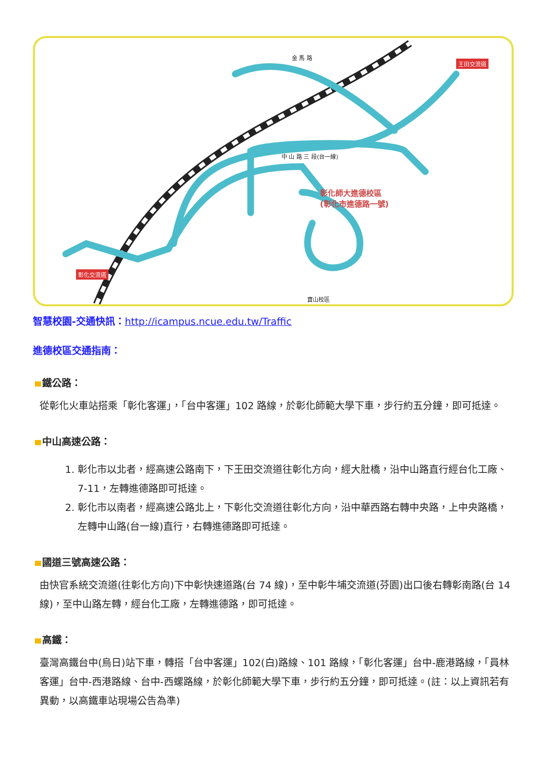彰化師大進德校區
(彰化市進德路一號)
王田交流道
彰化交流道
金 馬 路
中 山 路 三 段(台一線)
寶山校區
智慧校園-交通快訊：http://icampus.ncue.edu.tw/Traffic
進德校區交通指南：
鐵公路：
從彰化火車站搭乘「彰化客運」，「台中客運」102 路線，於彰化師範大學下車，步行約五分鐘，即可抵達。
中山高速公路：
1. 彰化市以北者，經高速公路南下，下王田交流道往彰化方向，經大肚橋，沿中山路直行經台化工廠、7-11，左轉進德路即可抵達。
2. 彰化市以南者，經高速公路北上，下彰化交流道往彰化方向，沿中華西路右轉中央路，上中央路橋，左轉中山路(台一線)直行，右轉進德路即可抵達。
國道三號高速公路：
由快官系統交流道(往彰化方向)下中彰快速道路(台 74 線)，至中彰牛埔交流道(芬園)出口後右轉彰南路(台 14 線)，至中山路左轉，經台化工廠，左轉進德路，即可抵達。
高鐵：
臺灣高鐵台中(烏日)站下車，轉搭「台中客運」102(白)路線、101 路線，「彰化客運」台中-鹿港路線，「員林客運」台中-西港路線、台中-西螺路線，於彰化師範大學下車，步行約五分鐘，即可抵達。(註：以上資訊若有異動，以高鐵車站現場公告為準)